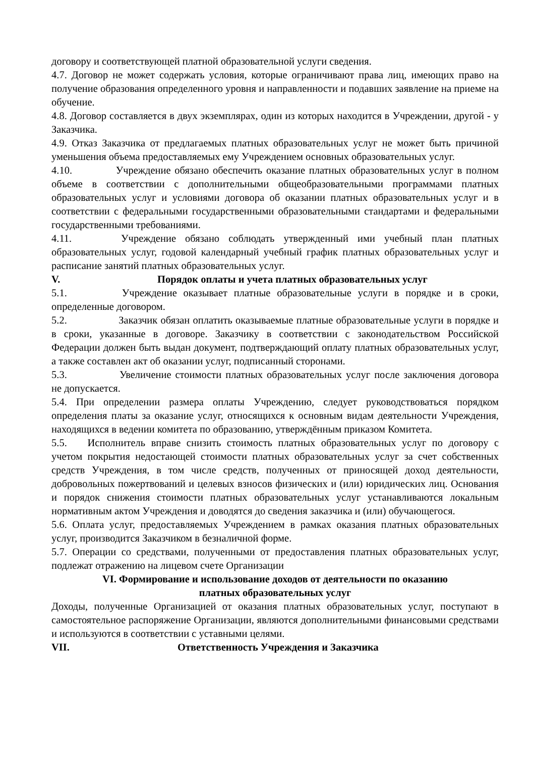договору и соответствующей платной образовательной услуги сведения.
4.7. Договор не может содержать условия, которые ограничивают права лиц, имеющих право на получение образования определенного уровня и направленности и подавших заявление на приеме на обучение.
4.8. Договор составляется в двух экземплярах, один из которых находится в Учреждении, другой - у Заказчика.
4.9. Отказ Заказчика от предлагаемых платных образовательных услуг не может быть причиной уменьшения объема предоставляемых ему Учреждением основных образовательных услуг.
4.10. Учреждение обязано обеспечить оказание платных образовательных услуг в полном объеме в соответствии с дополнительными общеобразовательными программами платных образовательных услуг и условиями договора об оказании платных образовательных услуг и в соответствии с федеральными государственными образовательными стандартами и федеральными государственными требованиями.
4.11. Учреждение обязано соблюдать утвержденный ими учебный план платных образовательных услуг, годовой календарный учебный график платных образовательных услуг и расписание занятий платных образовательных услуг.
V. Порядок оплаты и учета платных образовательных услуг
5.1. Учреждение оказывает платные образовательные услуги в порядке и в сроки, определенные договором.
5.2. Заказчик обязан оплатить оказываемые платные образовательные услуги в порядке и в сроки, указанные в договоре. Заказчику в соответствии с законодательством Российской Федерации должен быть выдан документ, подтверждающий оплату платных образовательных услуг, а также составлен акт об оказании услуг, подписанный сторонами.
5.3. Увеличение стоимости платных образовательных услуг после заключения договора не допускается.
5.4. При определении размера оплаты Учреждению, следует руководствоваться порядком определения платы за оказание услуг, относящихся к основным видам деятельности Учреждения, находящихся в ведении комитета по образованию, утверждённым приказом Комитета.
5.5. Исполнитель вправе снизить стоимость платных образовательных услуг по договору с учетом покрытия недостающей стоимости платных образовательных услуг за счет собственных средств Учреждения, в том числе средств, полученных от приносящей доход деятельности, добровольных пожертвований и целевых взносов физических и (или) юридических лиц. Основания и порядок снижения стоимости платных образовательных услуг устанавливаются локальным нормативным актом Учреждения и доводятся до сведения заказчика и (или) обучающегося.
5.6. Оплата услуг, предоставляемых Учреждением в рамках оказания платных образовательных услуг, производится Заказчиком в безналичной форме.
5.7. Операции со средствами, полученными от предоставления платных образовательных услуг, подлежат отражению на лицевом счете Организации
VI. Формирование и использование доходов от деятельности по оказанию
платных образовательных услуг
Доходы, полученные Организацией от оказания платных образовательных услуг, поступают в самостоятельное распоряжение Организации, являются дополнительными финансовыми средствами и используются в соответствии с уставными целями.
VII. Ответственность Учреждения и Заказчика